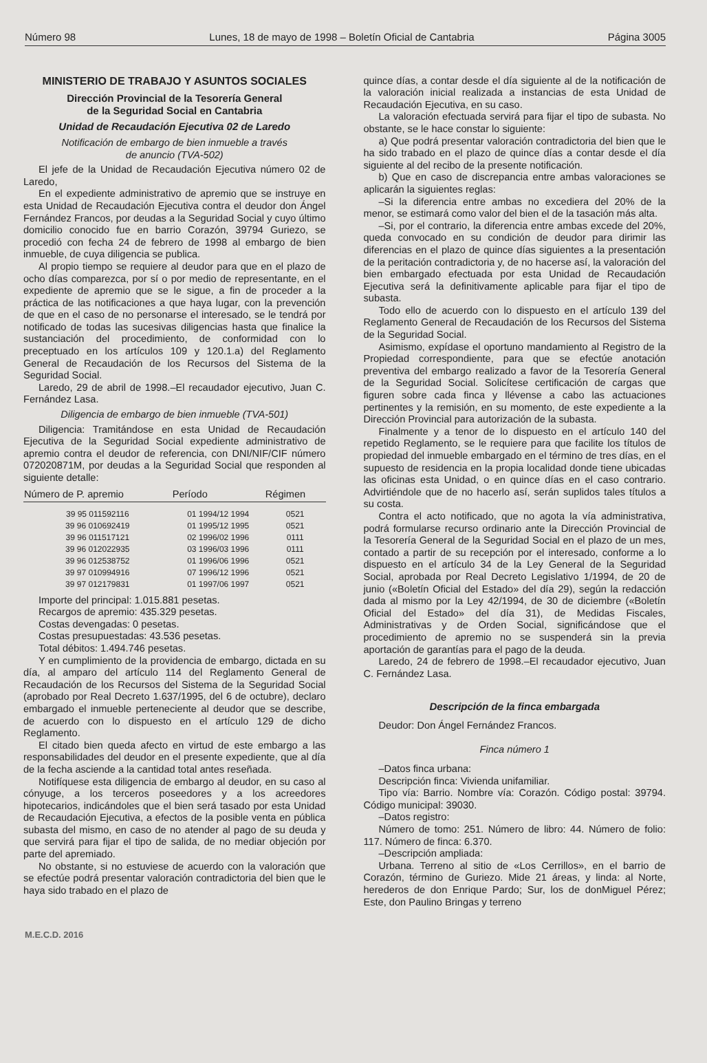Número 98 Lunes, 18 de mayo de 1998 – Boletín Oficial de Cantabria Página 3005
MINISTERIO DE TRABAJO Y ASUNTOS SOCIALES
Dirección Provincial de la Tesorería General
de la Seguridad Social en Cantabria
Unidad de Recaudación Ejecutiva 02 de Laredo
Notificación de embargo de bien inmueble a través
de anuncio (TVA-502)
El jefe de la Unidad de Recaudación Ejecutiva número 02 de Laredo,
En el expediente administrativo de apremio que se instruye en esta Unidad de Recaudación Ejecutiva contra el deudor don Ángel Fernández Francos, por deudas a la Seguridad Social y cuyo último domicilio conocido fue en barrio Corazón, 39794 Guriezo, se procedió con fecha 24 de febrero de 1998 al embargo de bien inmueble, de cuya diligencia se publica.
Al propio tiempo se requiere al deudor para que en el plazo de ocho días comparezca, por sí o por medio de representante, en el expediente de apremio que se le sigue, a fin de proceder a la práctica de las notificaciones a que haya lugar, con la prevención de que en el caso de no personarse el interesado, se le tendrá por notificado de todas las sucesivas diligencias hasta que finalice la sustanciación del procedimiento, de conformidad con lo preceptuado en los artículos 109 y 120.1.a) del Reglamento General de Recaudación de los Recursos del Sistema de la Seguridad Social.
Laredo, 29 de abril de 1998.–El recaudador ejecutivo, Juan C. Fernández Lasa.
Diligencia de embargo de bien inmueble (TVA-501)
Diligencia: Tramitándose en esta Unidad de Recaudación Ejecutiva de la Seguridad Social expediente administrativo de apremio contra el deudor de referencia, con DNI/NIF/CIF número 072020871M, por deudas a la Seguridad Social que responden al siguiente detalle:
| Número de P. apremio | Período | Régimen |
| --- | --- | --- |
| 39 95 011592116 | 01 1994/12 1994 | 0521 |
| 39 96 010692419 | 01 1995/12 1995 | 0521 |
| 39 96 011517121 | 02 1996/02 1996 | 0111 |
| 39 96 012022935 | 03 1996/03 1996 | 0111 |
| 39 96 012538752 | 01 1996/06 1996 | 0521 |
| 39 97 010994916 | 07 1996/12 1996 | 0521 |
| 39 97 012179831 | 01 1997/06 1997 | 0521 |
Importe del principal: 1.015.881 pesetas.
Recargos de apremio: 435.329 pesetas.
Costas devengadas: 0 pesetas.
Costas presupuestadas: 43.536 pesetas.
Total débitos: 1.494.746 pesetas.
Y en cumplimiento de la providencia de embargo, dictada en su día, al amparo del artículo 114 del Reglamento General de Recaudación de los Recursos del Sistema de la Seguridad Social (aprobado por Real Decreto 1.637/1995, del 6 de octubre), declaro embargado el inmueble perteneciente al deudor que se describe, de acuerdo con lo dispuesto en el artículo 129 de dicho Reglamento.
El citado bien queda afecto en virtud de este embargo a las responsabilidades del deudor en el presente expediente, que al día de la fecha asciende a la cantidad total antes reseñada.
Notifíquese esta diligencia de embargo al deudor, en su caso al cónyuge, a los terceros poseedores y a los acreedores hipotecarios, indicándoles que el bien será tasado por esta Unidad de Recaudación Ejecutiva, a efectos de la posible venta en pública subasta del mismo, en caso de no atender al pago de su deuda y que servirá para fijar el tipo de salida, de no mediar objeción por parte del apremiado.
No obstante, si no estuviese de acuerdo con la valoración que se efectúe podrá presentar valoración contradictoria del bien que le haya sido trabado en el plazo de
quince días, a contar desde el día siguiente al de la notificación de la valoración inicial realizada a instancias de esta Unidad de Recaudación Ejecutiva, en su caso.
La valoración efectuada servirá para fijar el tipo de subasta. No obstante, se le hace constar lo siguiente:
a) Que podrá presentar valoración contradictoria del bien que le ha sido trabado en el plazo de quince días a contar desde el día siguiente al del recibo de la presente notificación.
b) Que en caso de discrepancia entre ambas valoraciones se aplicarán la siguientes reglas:
–Si la diferencia entre ambas no excediera del 20% de la menor, se estimará como valor del bien el de la tasación más alta.
–Si, por el contrario, la diferencia entre ambas excede del 20%, queda convocado en su condición de deudor para dirimir las diferencias en el plazo de quince días siguientes a la presentación de la peritación contradictoria y, de no hacerse así, la valoración del bien embargado efectuada por esta Unidad de Recaudación Ejecutiva será la definitivamente aplicable para fijar el tipo de subasta.
Todo ello de acuerdo con lo dispuesto en el artículo 139 del Reglamento General de Recaudación de los Recursos del Sistema de la Seguridad Social.
Asimismo, expídase el oportuno mandamiento al Registro de la Propiedad correspondiente, para que se efectúe anotación preventiva del embargo realizado a favor de la Tesorería General de la Seguridad Social. Solicítese certificación de cargas que figuren sobre cada finca y llévense a cabo las actuaciones pertinentes y la remisión, en su momento, de este expediente a la Dirección Provincial para autorización de la subasta.
Finalmente y a tenor de lo dispuesto en el artículo 140 del repetido Reglamento, se le requiere para que facilite los títulos de propiedad del inmueble embargado en el término de tres días, en el supuesto de residencia en la propia localidad donde tiene ubicadas las oficinas esta Unidad, o en quince días en el caso contrario. Advirtiéndole que de no hacerlo así, serán suplidos tales títulos a su costa.
Contra el acto notificado, que no agota la vía administrativa, podrá formularse recurso ordinario ante la Dirección Provincial de la Tesorería General de la Seguridad Social en el plazo de un mes, contado a partir de su recepción por el interesado, conforme a lo dispuesto en el artículo 34 de la Ley General de la Seguridad Social, aprobada por Real Decreto Legislativo 1/1994, de 20 de junio («Boletín Oficial del Estado» del día 29), según la redacción dada al mismo por la Ley 42/1994, de 30 de diciembre («Boletín Oficial del Estado» del día 31), de Medidas Fiscales, Administrativas y de Orden Social, significándose que el procedimiento de apremio no se suspenderá sin la previa aportación de garantías para el pago de la deuda.
Laredo, 24 de febrero de 1998.–El recaudador ejecutivo, Juan C. Fernández Lasa.
Descripción de la finca embargada
Deudor: Don Ángel Fernández Francos.
Finca número 1
–Datos finca urbana:
Descripción finca: Vivienda unifamiliar.
Tipo vía: Barrio. Nombre vía: Corazón. Código postal: 39794. Código municipal: 39030.
–Datos registro:
Número de tomo: 251. Número de libro: 44. Número de folio: 117. Número de finca: 6.370.
–Descripción ampliada:
Urbana. Terreno al sitio de «Los Cerrillos», en el barrio de Corazón, término de Guriezo. Mide 21 áreas, y linda: al Norte, herederos de don Enrique Pardo; Sur, los de donMiguel Pérez; Este, don Paulino Bringas y terreno
M.E.C.D. 2016